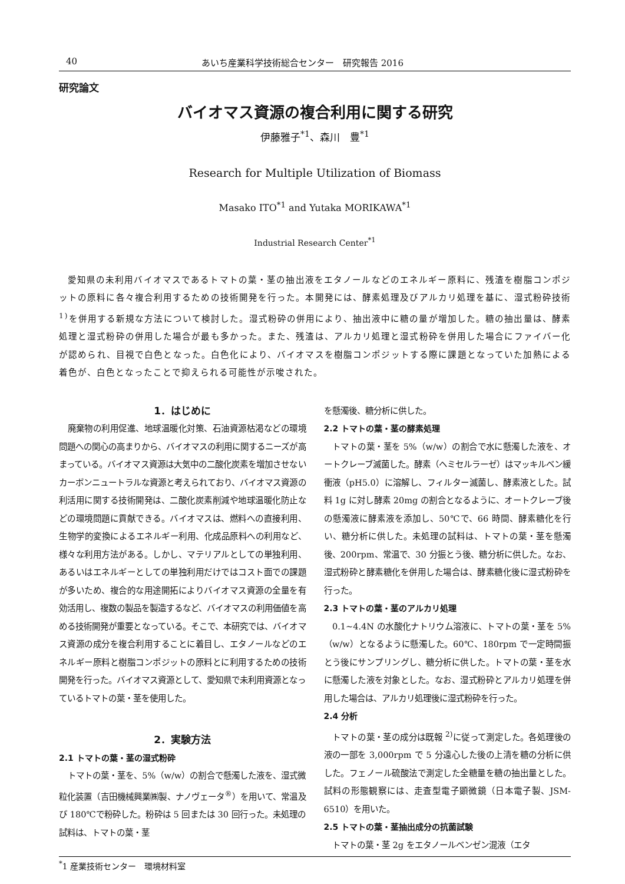40 あいち産業科学技術総合センター　研究報告 2016
研究論文
バイオマス資源の複合利用に関する研究
伊藤雅子<sup>*1</sup>、森川　豊<sup>*1</sup>
Research for Multiple Utilization of Biomass
Masako ITO<sup>*1</sup> and Yutaka MORIKAWA<sup>*1</sup>
Industrial Research Center<sup>*1</sup>
愛知県の未利用バイオマスであるトマトの葉・茎の抽出液をエタノールなどのエネルギー原料に、残渣を樹脂コンポジットの原料に各々複合利用するための技術開発を行った。本開発には、酵素処理及びアルカリ処理を基に、湿式粉砕技術 <sup>1)</sup>を併用する新規な方法について検討した。湿式粉砕の併用により、抽出液中に糖の量が増加した。糖の抽出量は、酵素処理と湿式粉砕の併用した場合が最も多かった。また、残渣は、アルカリ処理と湿式粉砕を併用した場合にファイバー化が認められ、目視で白色となった。白色化により、バイオマスを樹脂コンポジットする際に課題となっていた加熱による着色が、白色となったことで抑えられる可能性が示唆された。
1．はじめに
廃棄物の利用促進、地球温暖化対策、石油資源枯渇などの環境問題への関心の高まりから、バイオマスの利用に関するニーズが高まっている。バイオマス資源は大気中の二酸化炭素を増加させないカーボンニュートラルな資源と考えられており、バイオマス資源の利活用に関する技術開発は、二酸化炭素削減や地球温暖化防止などの環境問題に貢献できる。バイオマスは、燃料への直接利用、生物学的変換によるエネルギー利用、化成品原料への利用など、様々な利用方法がある。しかし、マテリアルとしての単独利用、あるいはエネルギーとしての単独利用だけではコスト面での課題が多いため、複合的な用途開拓によりバイオマス資源の全量を有効活用し、複数の製品を製造するなど、バイオマスの利用価値を高める技術開発が重要となっている。そこで、本研究では、バイオマス資源の成分を複合利用することに着目し、エタノールなどのエネルギー原料と樹脂コンポジットの原料とに利用するための技術開発を行った。バイオマス資源として、愛知県で未利用資源となっているトマトの葉・茎を使用した。
2．実験方法
2.1 トマトの葉・茎の湿式粉砕
トマトの葉・茎を、5%（w/w）の割合で懸濁した液を、湿式微粒化装置（吉田機械興業㈱製、ナノヴェータ<sup>®</sup>）を用いて、常温及び 180℃で粉砕した。粉砕は 5 回または 30 回行った。未処理の試料は、トマトの葉・茎
を懸濁後、糖分析に供した。
2.2 トマトの葉・茎の酵素処理
トマトの葉・茎を 5%（w/w）の割合で水に懸濁した液を、オートクレーブ滅菌した。酵素（ヘミセルラーゼ）はマッキルベン緩衝液（pH5.0）に溶解し、フィルター滅菌し、酵素液とした。試料 1g に対し酵素 20mg の割合となるように、オートクレーブ後の懸濁液に酵素液を添加し、50℃で、66 時間、酵素糖化を行い、糖分析に供した。未処理の試料は、トマトの葉・茎を懸濁後、200rpm、常温で、30 分振とう後、糖分析に供した。なお、湿式粉砕と酵素糖化を併用した場合は、酵素糖化後に湿式粉砕を行った。
2.3 トマトの葉・茎のアルカリ処理
0.1~4.4N の水酸化ナトリウム溶液に、トマトの葉・茎を 5%（w/w）となるように懸濁した。60℃、180rpm で一定時間振とう後にサンプリングし、糖分析に供した。トマトの葉・茎を水に懸濁した液を対象とした。なお、湿式粉砕とアルカリ処理を併用した場合は、アルカリ処理後に湿式粉砕を行った。
2.4 分析
トマトの葉・茎の成分は既報 <sup>2)</sup>に従って測定した。各処理後の液の一部を 3,000rpm で 5 分遠心した後の上清を糖の分析に供した。フェノール硫酸法で測定した全糖量を糖の抽出量とした。試料の形態観察には、走査型電子顕微鏡（日本電子製、JSM-6510）を用いた。
2.5 トマトの葉・茎抽出成分の抗菌試験
トマトの葉・茎 2g をエタノールベンゼン混液（エタ
<sup>*</sup> 1 産業技術センター　環境材料室